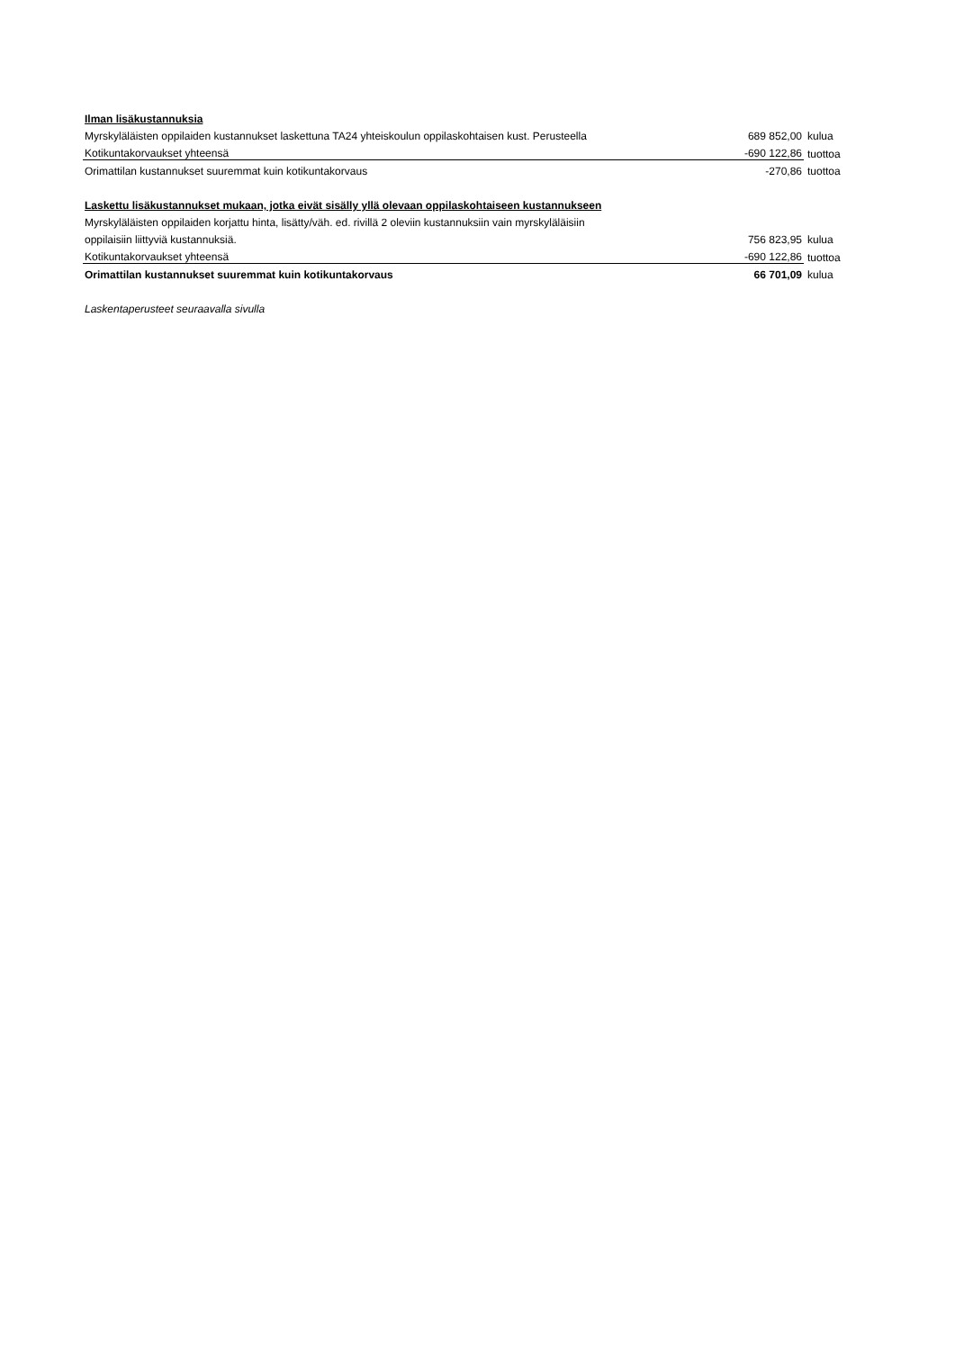| Ilman lisäkustannuksia | | |
| Myrskyläläisten oppilaiden kustannukset laskettuna TA24 yhteiskoulun oppilaskohtaisen kust. Perusteella | 689 852,00 | kulua |
| Kotikuntakorvaukset yhteensä | -690 122,86 | tuottoa |
| Orimattilan kustannukset suuremmat kuin kotikuntakorvaus | -270,86 | tuottoa |
| Laskettu lisäkustannukset mukaan, jotka eivät sisälly yllä olevaan oppilaskohtaiseen kustannukseen | | |
| Myrskyläläisten oppilaiden korjattu hinta, lisätty/väh. ed. rivillä 2 oleviin kustannuksiin vain myrskyläläisiin | | |
| oppilaisiin liittyviä kustannuksiä. | 756 823,95 | kulua |
| Kotikuntakorvaukset yhteensä | -690 122,86 | tuottoa |
| Orimattilan kustannukset suuremmat kuin kotikuntakorvaus | 66 701,09 | kulua |
| Laskentaperusteet seuraavalla sivulla | | |